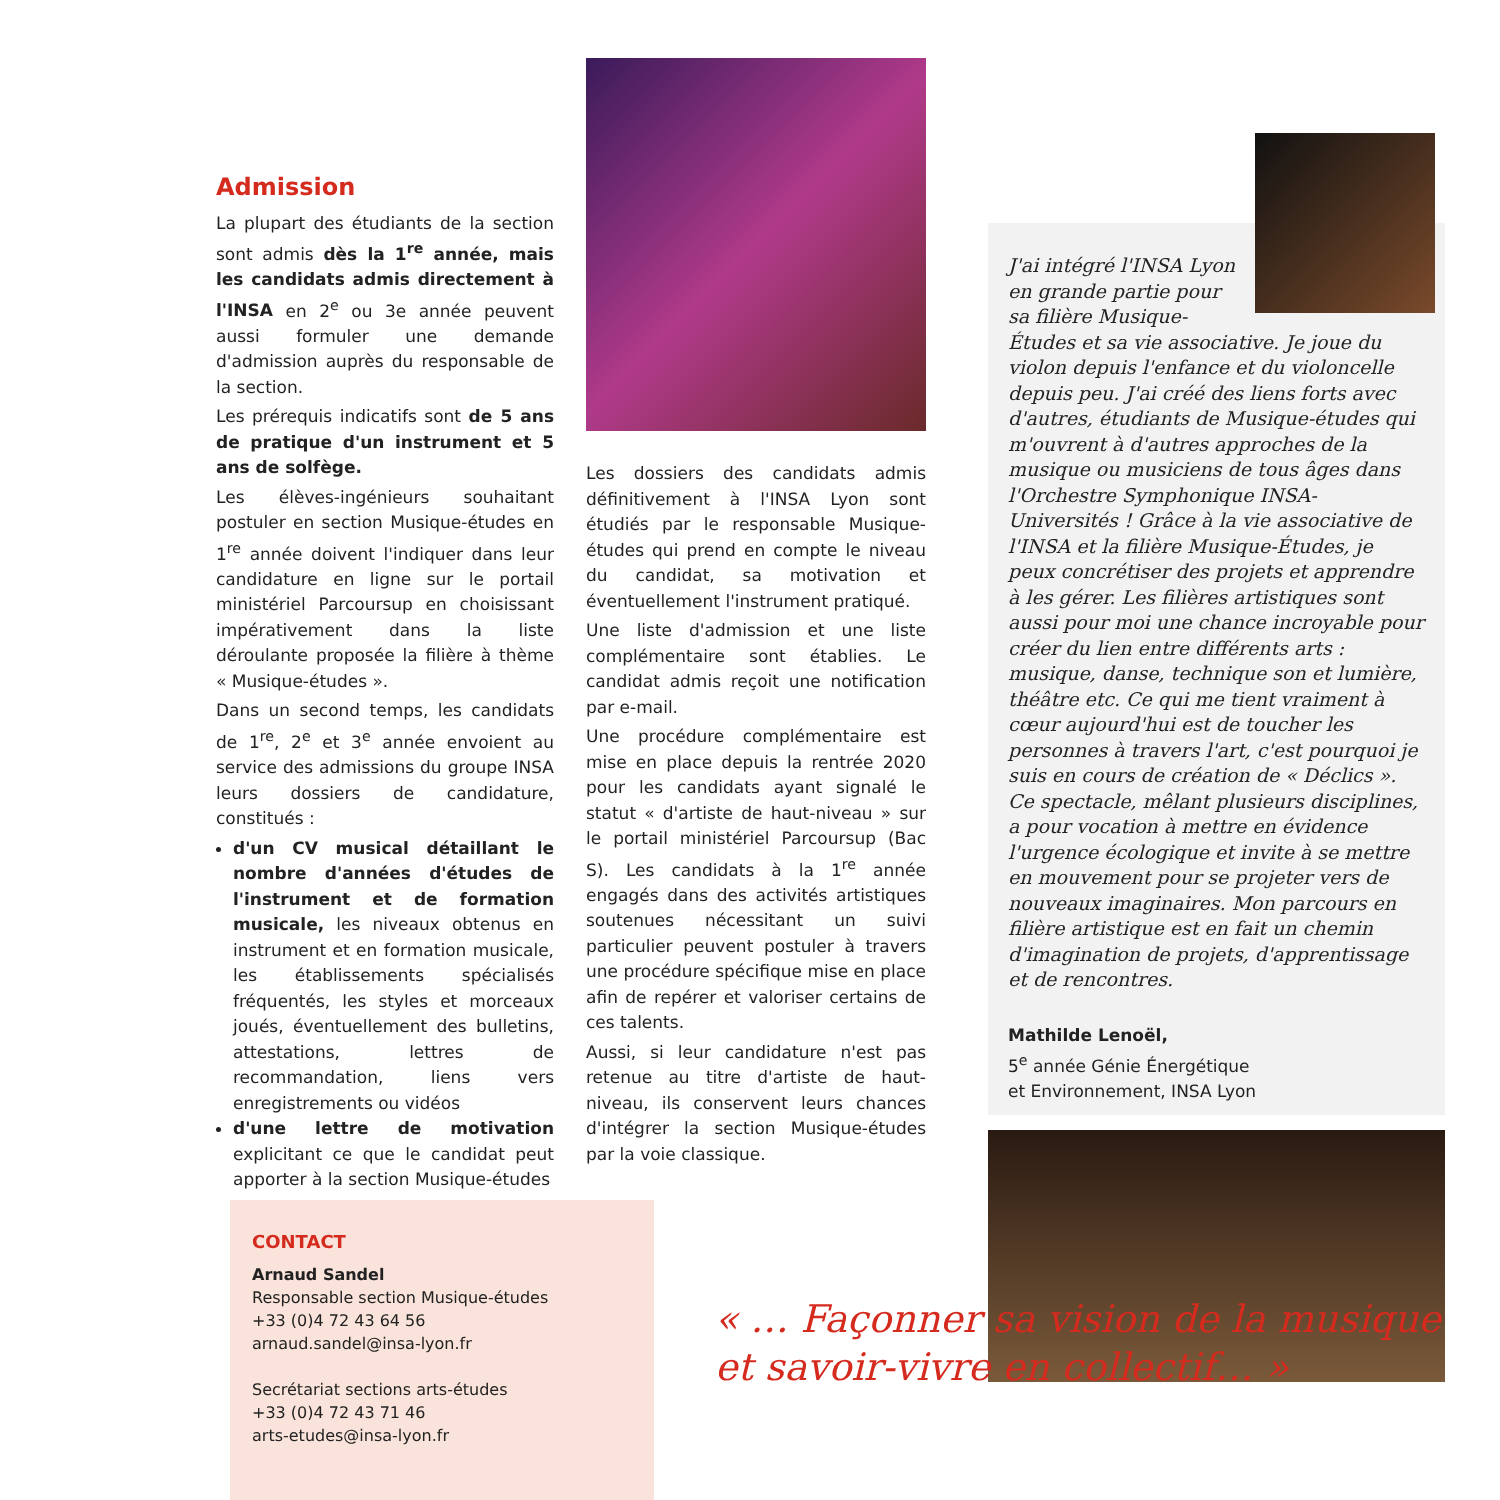Admission
La plupart des étudiants de la section sont admis dès la 1<sup>re</sup> année, mais les candidats admis directement à l'INSA en 2<sup>e</sup> ou 3e année peuvent aussi formuler une demande d'admission auprès du responsable de la section.
Les prérequis indicatifs sont de 5 ans de pratique d'un instrument et 5 ans de solfège.
Les élèves-ingénieurs souhaitant postuler en section Musique-études en 1<sup>re</sup> année doivent l'indiquer dans leur candidature en ligne sur le portail ministériel Parcoursup en choisissant impérativement dans la liste déroulante proposée la filière à thème « Musique-études ».
Dans un second temps, les candidats de 1<sup>re</sup>, 2<sup>e</sup> et 3<sup>e</sup> année envoient au service des admissions du groupe INSA leurs dossiers de candidature, constitués :
d'un CV musical détaillant le nombre d'années d'études de l'instrument et de formation musicale, les niveaux obtenus en instrument et en formation musicale, les établissements spécialisés fréquentés, les styles et morceaux joués, éventuellement des bulletins, attestations, lettres de recommandation, liens vers enregistrements ou vidéos
d'une lettre de motivation explicitant ce que le candidat peut apporter à la section Musique-études
Les dossiers des candidats admis définitivement à l'INSA Lyon sont étudiés par le responsable Musique-études qui prend en compte le niveau du candidat, sa motivation et éventuellement l'instrument pratiqué.
Une liste d'admission et une liste complémentaire sont établies. Le candidat admis reçoit une notification par e-mail.
Une procédure complémentaire est mise en place depuis la rentrée 2020 pour les candidats ayant signalé le statut « d'artiste de haut-niveau » sur le portail ministériel Parcoursup (Bac S). Les candidats à la 1<sup>re</sup> année engagés dans des activités artistiques soutenues nécessitant un suivi particulier peuvent postuler à travers une procédure spécifique mise en place afin de repérer et valoriser certains de ces talents.
Aussi, si leur candidature n'est pas retenue au titre d'artiste de haut-niveau, ils conservent leurs chances d'intégrer la section Musique-études par la voie classique.
J'ai intégré l'INSA Lyon en grande partie pour sa filière Musique-Études et sa vie associative. Je joue du violon depuis l'enfance et du violoncelle depuis peu. J'ai créé des liens forts avec d'autres, étudiants de Musique-études qui m'ouvrent à d'autres approches de la musique ou musiciens de tous âges dans l'Orchestre Symphonique INSA-Universités ! Grâce à la vie associative de l'INSA et la filière Musique-Études, je peux concrétiser des projets et apprendre à les gérer. Les filières artistiques sont aussi pour moi une chance incroyable pour créer du lien entre différents arts : musique, danse, technique son et lumière, théâtre etc. Ce qui me tient vraiment à cœur aujourd'hui est de toucher les personnes à travers l'art, c'est pourquoi je suis en cours de création de « Déclics ». Ce spectacle, mêlant plusieurs disciplines, a pour vocation à mettre en évidence l'urgence écologique et invite à se mettre en mouvement pour se projeter vers de nouveaux imaginaires. Mon parcours en filière artistique est en fait un chemin d'imagination de projets, d'apprentissage et de rencontres.
Mathilde Lenoël,
5<sup>e</sup> année Génie Énergétique
et Environnement, INSA Lyon
CONTACT
Arnaud Sandel
Responsable section Musique-études
+33 (0)4 72 43 64 56
arnaud.sandel@insa-lyon.fr
Secrétariat sections arts-études
+33 (0)4 72 43 71 46
arts-etudes@insa-lyon.fr
« … Façonner sa vision de la musique
et savoir-vivre en collectif… »